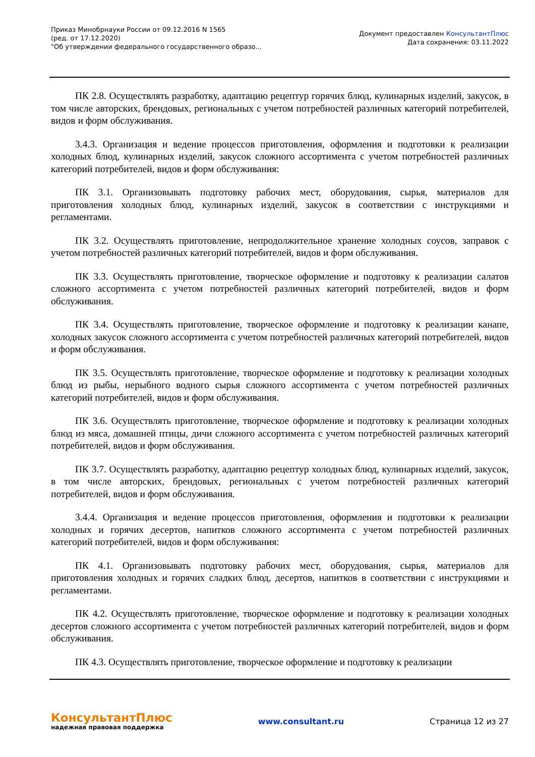Приказ Минобрнауки России от 09.12.2016 N 1565
(ред. от 17.12.2020)
"Об утверждении федерального государственного образо...
Документ предоставлен КонсультантПлюс
Дата сохранения: 03.11.2022
ПК 2.8. Осуществлять разработку, адаптацию рецептур горячих блюд, кулинарных изделий, закусок, в том числе авторских, брендовых, региональных с учетом потребностей различных категорий потребителей, видов и форм обслуживания.
3.4.3. Организация и ведение процессов приготовления, оформления и подготовки к реализации холодных блюд, кулинарных изделий, закусок сложного ассортимента с учетом потребностей различных категорий потребителей, видов и форм обслуживания:
ПК 3.1. Организовывать подготовку рабочих мест, оборудования, сырья, материалов для приготовления холодных блюд, кулинарных изделий, закусок в соответствии с инструкциями и регламентами.
ПК 3.2. Осуществлять приготовление, непродолжительное хранение холодных соусов, заправок с учетом потребностей различных категорий потребителей, видов и форм обслуживания.
ПК 3.3. Осуществлять приготовление, творческое оформление и подготовку к реализации салатов сложного ассортимента с учетом потребностей различных категорий потребителей, видов и форм обслуживания.
ПК 3.4. Осуществлять приготовление, творческое оформление и подготовку к реализации канапе, холодных закусок сложного ассортимента с учетом потребностей различных категорий потребителей, видов и форм обслуживания.
ПК 3.5. Осуществлять приготовление, творческое оформление и подготовку к реализации холодных блюд из рыбы, нерыбного водного сырья сложного ассортимента с учетом потребностей различных категорий потребителей, видов и форм обслуживания.
ПК 3.6. Осуществлять приготовление, творческое оформление и подготовку к реализации холодных блюд из мяса, домашней птицы, дичи сложного ассортимента с учетом потребностей различных категорий потребителей, видов и форм обслуживания.
ПК 3.7. Осуществлять разработку, адаптацию рецептур холодных блюд, кулинарных изделий, закусок, в том числе авторских, брендовых, региональных с учетом потребностей различных категорий потребителей, видов и форм обслуживания.
3.4.4. Организация и ведение процессов приготовления, оформления и подготовки к реализации холодных и горячих десертов, напитков сложного ассортимента с учетом потребностей различных категорий потребителей, видов и форм обслуживания:
ПК 4.1. Организовывать подготовку рабочих мест, оборудования, сырья, материалов для приготовления холодных и горячих сладких блюд, десертов, напитков в соответствии с инструкциями и регламентами.
ПК 4.2. Осуществлять приготовление, творческое оформление и подготовку к реализации холодных десертов сложного ассортимента с учетом потребностей различных категорий потребителей, видов и форм обслуживания.
ПК 4.3. Осуществлять приготовление, творческое оформление и подготовку к реализации
КонсультантПлюс
надежная правовая поддержка
www.consultant.ru Страница 12 из 27